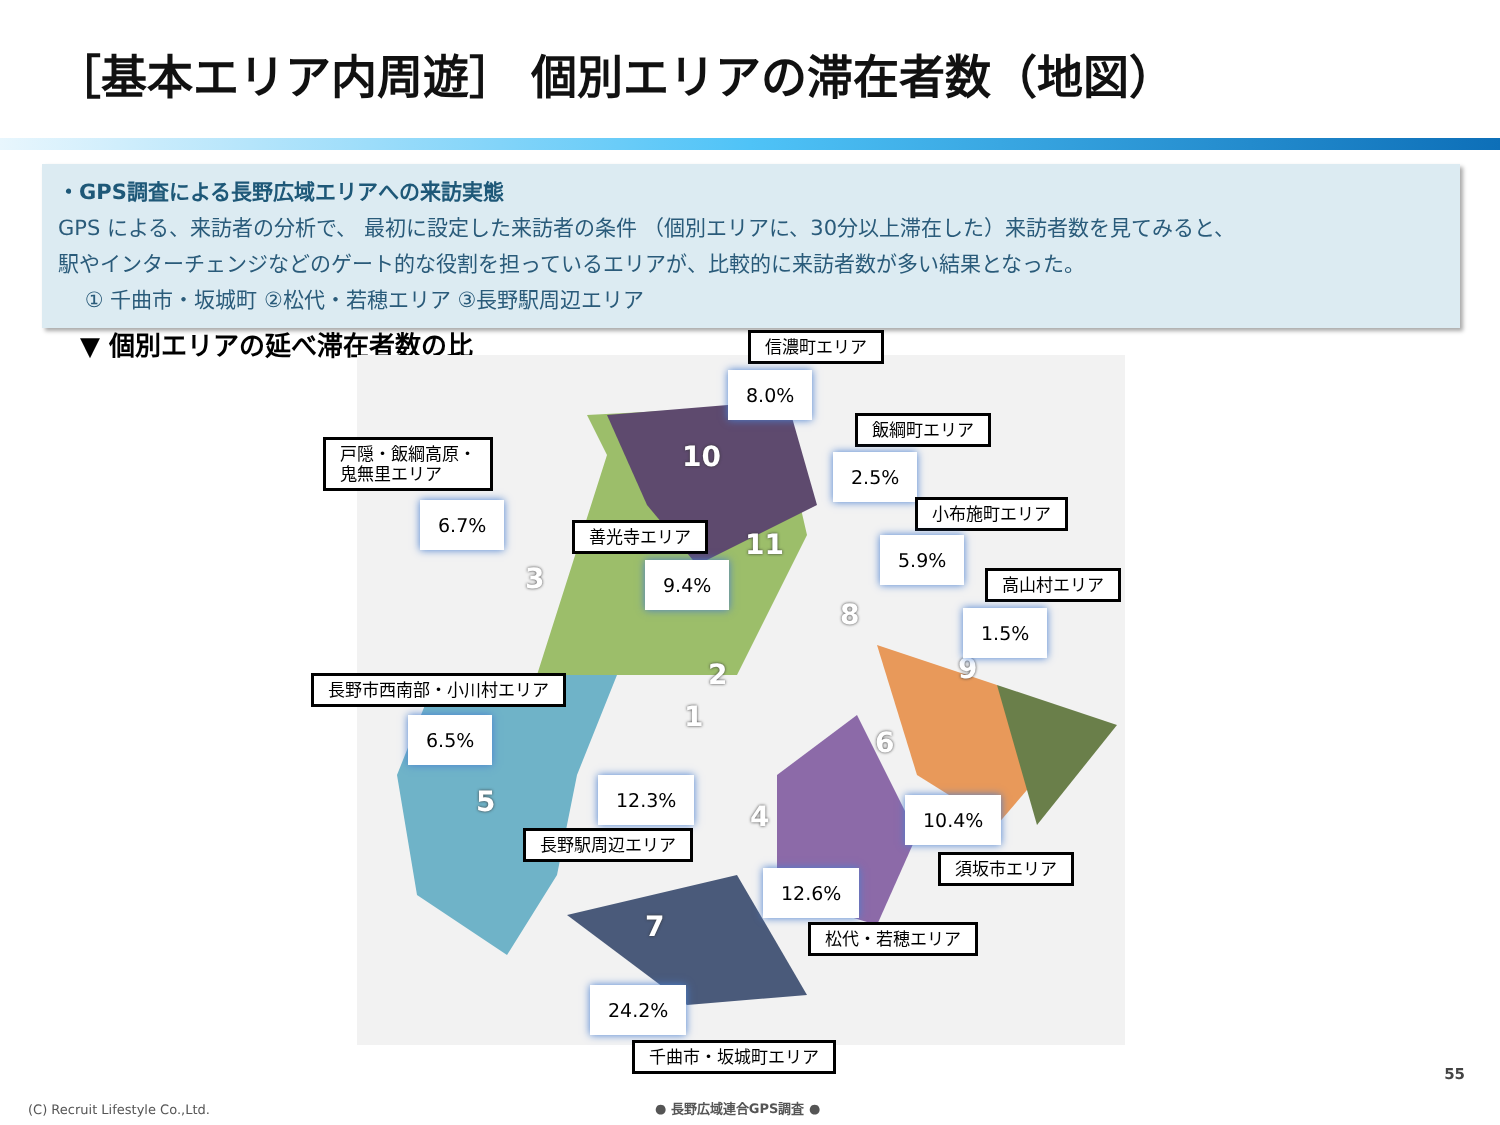［基本エリア内周遊］ 個別エリアの滞在者数（地図）
・GPS調査による長野広域エリアへの来訪実態
GPS による、来訪者の分析で、 最初に設定した来訪者の条件 （個別エリアに、30分以上滞在した）来訪者数を見てみると、
駅やインターチェンジなどのゲート的な役割を担っているエリアが、比較的に来訪者数が多い結果となった。
① 千曲市・坂城町 ②松代・若穂エリア ③長野駅周辺エリア
▼ 個別エリアの延べ滞在者数の比
10
11
3
8
2 9
1
6
5 4
7
信濃町エリア
8.0%
飯綱町エリア
2.5%
戸隠・飯綱高原・
鬼無里エリア
6.7% 小布施町エリア
5.9%
善光寺エリア
9.4% 高山村エリア
1.5%
長野市西南部・小川村エリア
6.5%
12.3%
長野駅周辺エリア
10.4%
須坂市エリア
12.6%
松代・若穂エリア
24.2%
千曲市・坂城町エリア
55
(C) Recruit Lifestyle Co.,Ltd. ● 長野広域連合GPS調査 ●